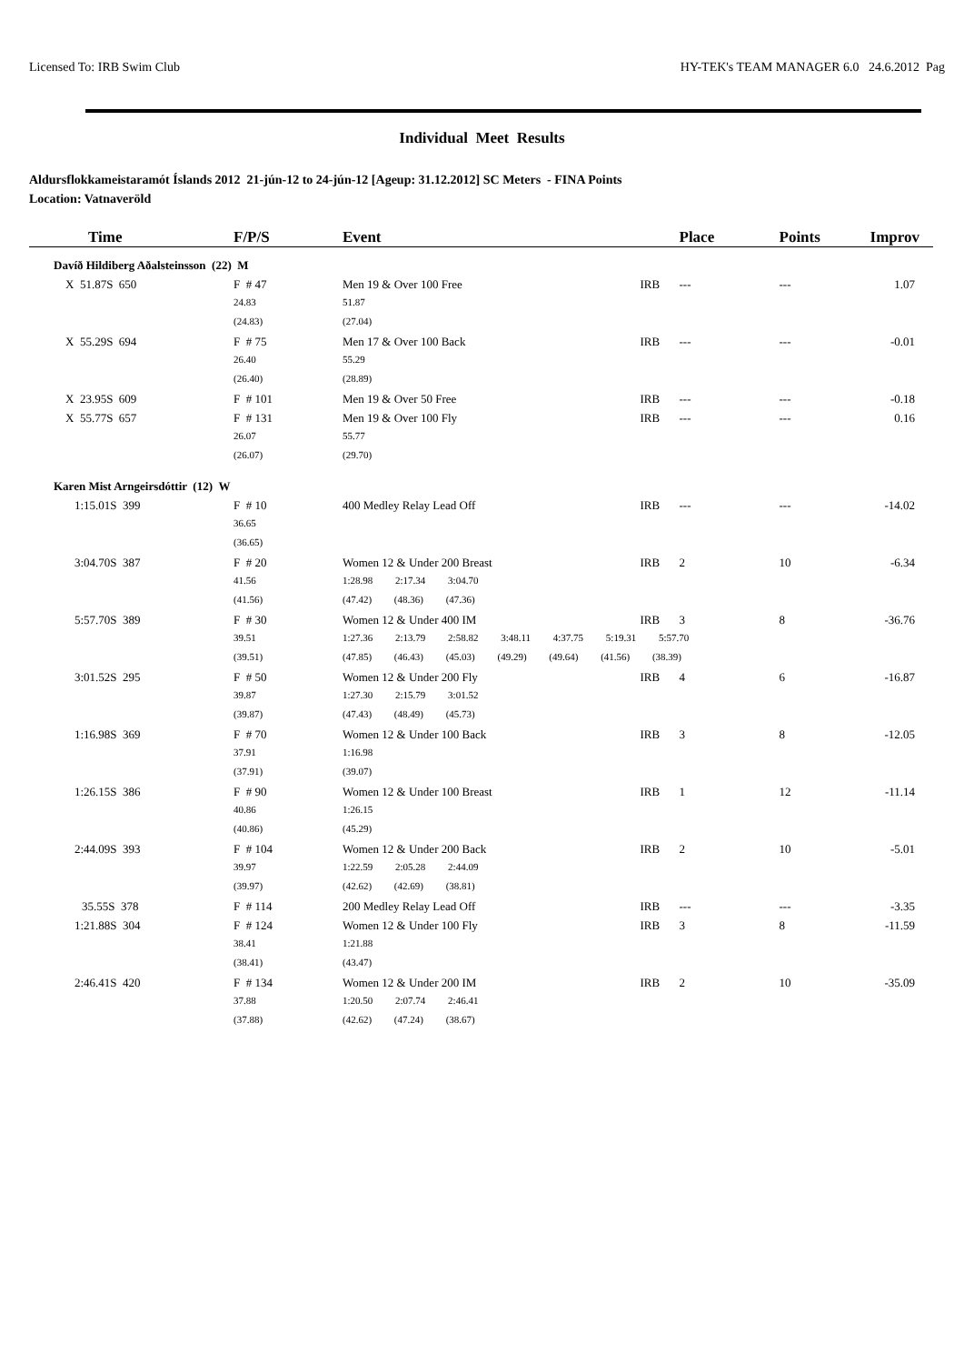Licensed To: IRB Swim Club HY-TEK's TEAM MANAGER 6.0 24.6.2012 Pag
Individual Meet Results
Aldursflokkameistaramót Íslands 2012 21-jún-12 to 24-jún-12 [Ageup: 31.12.2012] SC Meters - FINA Points
Location: Vatnaveröld
| Time | F/P/S | Event | | | Place | Points | Improv |
| --- | --- | --- | --- | --- | --- | --- | --- |
| Davíð Hildiberg Aðalsteinsson (22) M | | | | | | | |
| X 51.87S 650 | F # 47 | Men 19 & Over 100 Free | | IRB | --- | --- | 1.07 |
| | 24.83 | 51.87 | | | | | |
| | (24.83) | (27.04) | | | | | |
| X 55.29S 694 | F # 75 | Men 17 & Over 100 Back | | IRB | --- | --- | -0.01 |
| | 26.40 | 55.29 | | | | | |
| | (26.40) | (28.89) | | | | | |
| X 23.95S 609 | F # 101 | Men 19 & Over 50 Free | | IRB | --- | --- | -0.18 |
| X 55.77S 657 | F # 131 | Men 19 & Over 100 Fly | | IRB | --- | --- | 0.16 |
| | 26.07 | 55.77 | | | | | |
| | (26.07) | (29.70) | | | | | |
| Karen Mist Arngeirsdóttir (12) W | | | | | | | |
| 1:15.01S 399 | F # 10 | 400 Medley Relay Lead Off | | IRB | --- | --- | -14.02 |
| | 36.65 | | | | | | |
| | (36.65) | | | | | | |
| 3:04.70S 387 | F # 20 | Women 12 & Under 200 Breast | | IRB | 2 | 10 | -6.34 |
| | 41.56 | 1:28.98 2:17.34 3:04.70 | | | | | |
| | (41.56) | (47.42) (48.36) (47.36) | | | | | |
| 5:57.70S 389 | F # 30 | Women 12 & Under 400 IM | | IRB | 3 | 8 | -36.76 |
| | 39.51 | 1:27.36 2:13.79 2:58.82 3:48.11 4:37.75 5:19.31 5:57.70 | | | | | |
| | (39.51) | (47.85) (46.43) (45.03) (49.29) (49.64) (41.56) (38.39) | | | | | |
| 3:01.52S 295 | F # 50 | Women 12 & Under 200 Fly | | IRB | 4 | 6 | -16.87 |
| | 39.87 | 1:27.30 2:15.79 3:01.52 | | | | | |
| | (39.87) | (47.43) (48.49) (45.73) | | | | | |
| 1:16.98S 369 | F # 70 | Women 12 & Under 100 Back | | IRB | 3 | 8 | -12.05 |
| | 37.91 | 1:16.98 | | | | | |
| | (37.91) | (39.07) | | | | | |
| 1:26.15S 386 | F # 90 | Women 12 & Under 100 Breast | | IRB | 1 | 12 | -11.14 |
| | 40.86 | 1:26.15 | | | | | |
| | (40.86) | (45.29) | | | | | |
| 2:44.09S 393 | F # 104 | Women 12 & Under 200 Back | | IRB | 2 | 10 | -5.01 |
| | 39.97 | 1:22.59 2:05.28 2:44.09 | | | | | |
| | (39.97) | (42.62) (42.69) (38.81) | | | | | |
| 35.55S 378 | F # 114 | 200 Medley Relay Lead Off | | IRB | --- | --- | -3.35 |
| 1:21.88S 304 | F # 124 | Women 12 & Under 100 Fly | | IRB | 3 | 8 | -11.59 |
| | 38.41 | 1:21.88 | | | | | |
| | (38.41) | (43.47) | | | | | |
| 2:46.41S 420 | F # 134 | Women 12 & Under 200 IM | | IRB | 2 | 10 | -35.09 |
| | 37.88 | 1:20.50 2:07.74 2:46.41 | | | | | |
| | (37.88) | (42.62) (47.24) (38.67) | | | | | |